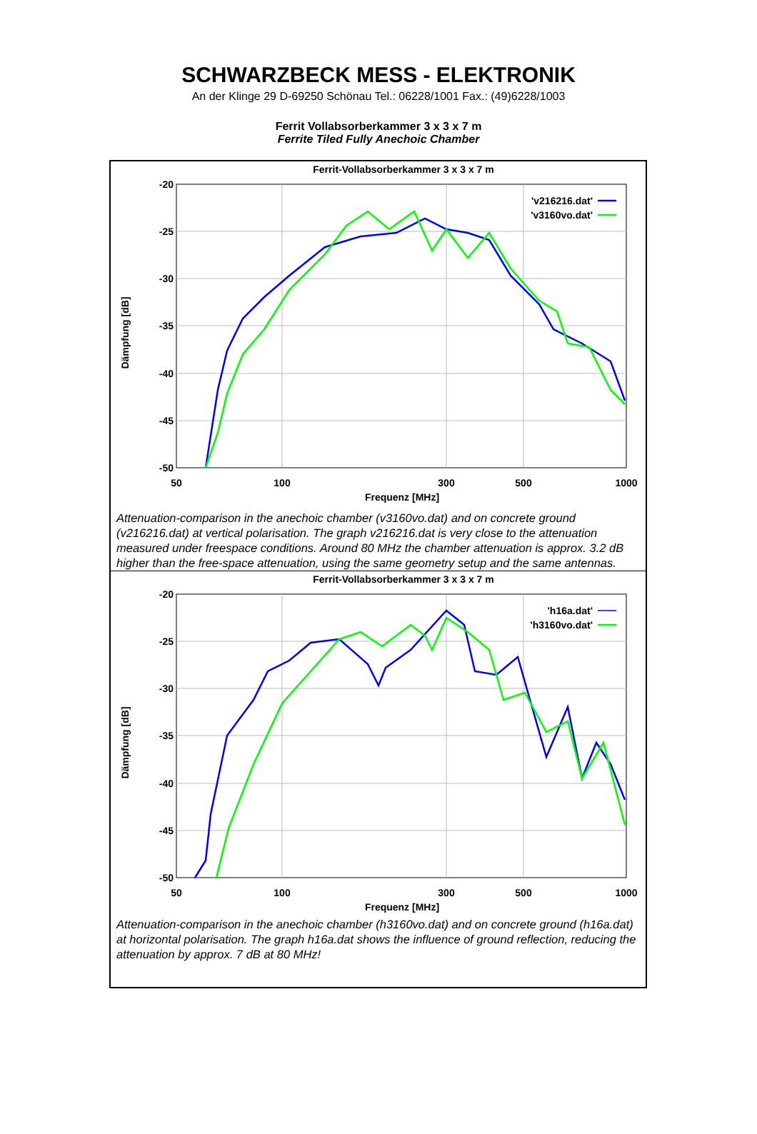SCHWARZBECK MESS - ELEKTRONIK
An der Klinge 29 D-69250 Schönau Tel.: 06228/1001 Fax.: (49)6228/1003
Ferrit Vollabsorberkammer 3 x 3 x 7 m
Ferrite Tiled Fully Anechoic Chamber
Ferrit-Vollabsorberkammer 3 x 3 x 7 m
-20
-25
-30
-35
-40
-45
-50
50
100
300
500
1000
Frequenz [MHz]
Dämpfung [dB]
'v216216.dat'
'v3160vo.dat'
Attenuation-comparison in the anechoic chamber (v3160vo.dat) and on concrete ground (v216216.dat) at vertical polarisation. The graph v216216.dat is very close to the attenuation measured under freespace conditions. Around 80 MHz the chamber attenuation is approx. 3.2 dB higher than the free-space attenuation, using the same geometry setup and the same antennas.
Ferrit-Vollabsorberkammer 3 x 3 x 7 m
-20
-25
-30
-35
-40
-45
-50
50
100
300
500
1000
Frequenz [MHz]
Dämpfung [dB]
'h16a.dat'
'h3160vo.dat'
Attenuation-comparison in the anechoic chamber (h3160vo.dat) and on concrete ground (h16a.dat) at horizontal polarisation. The graph h16a.dat shows the influence of ground reflection, reducing the attenuation by approx. 7 dB at 80 MHz!